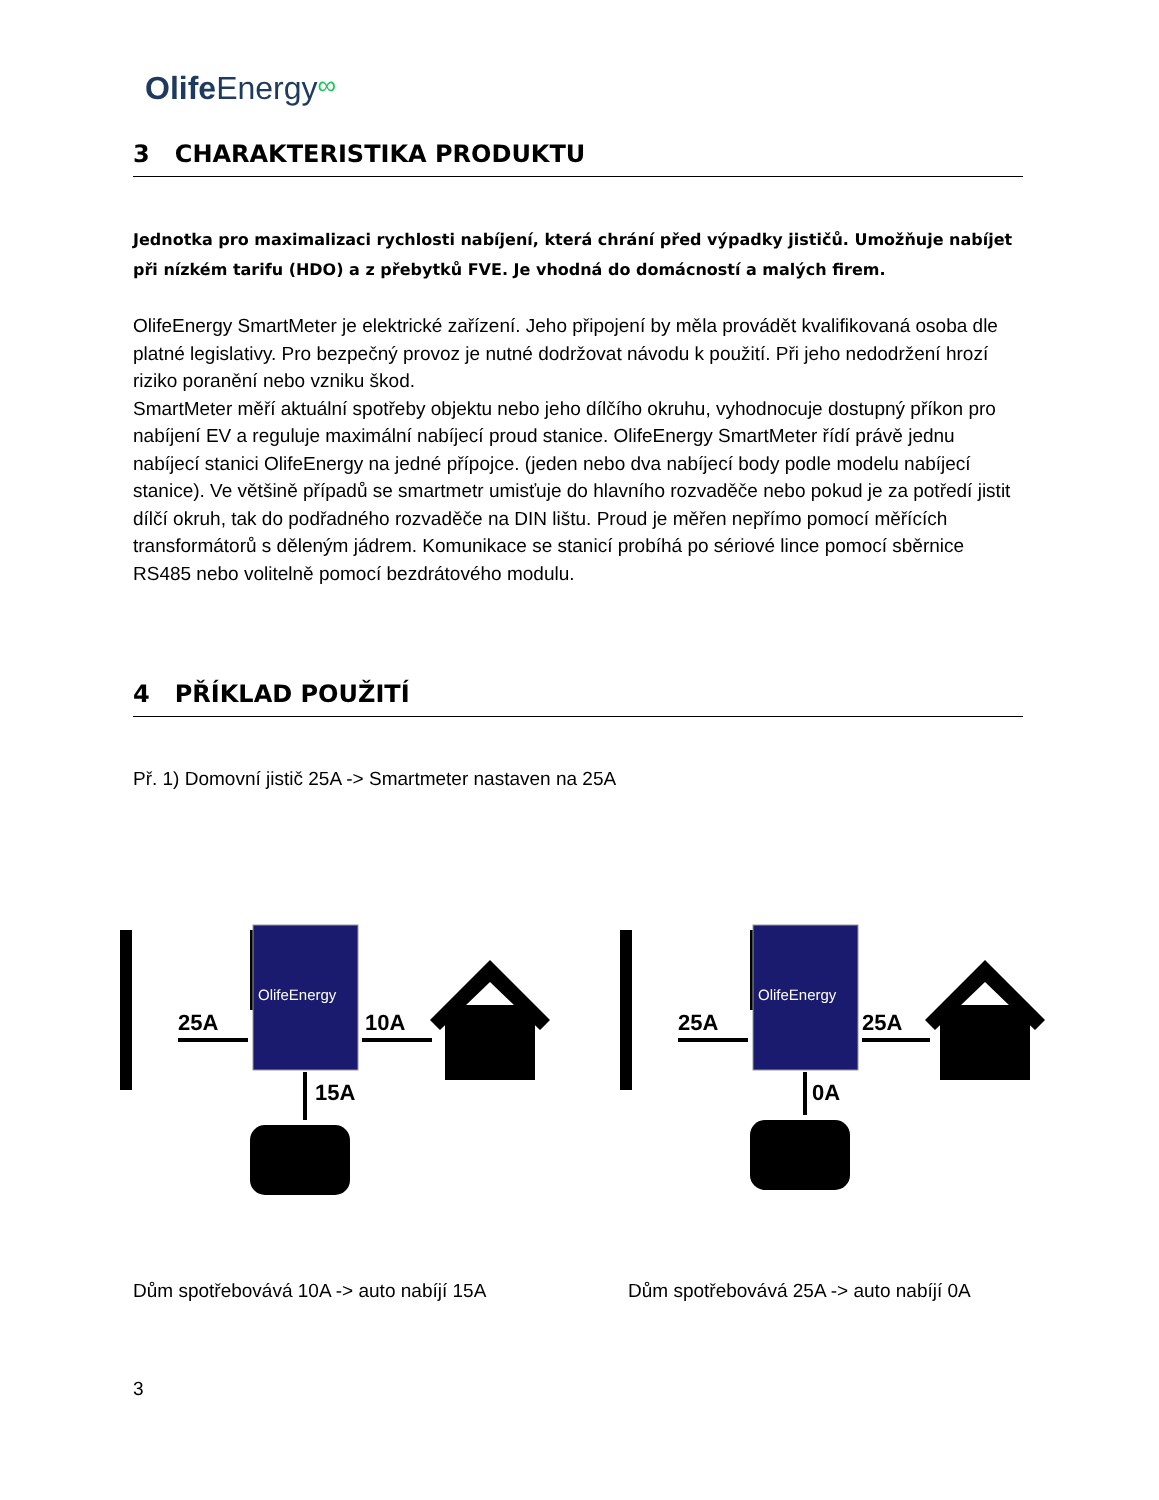Olife Energy∞
3 CHARAKTERISTIKA PRODUKTU
Jednotka pro maximalizaci rychlosti nabíjení, která chrání před výpadky jističů. Umožňuje nabíjet při nízkém tarifu (HDO) a z přebytků FVE. Je vhodná do domácností a malých firem.
OlifeEnergy SmartMeter je elektrické zařízení. Jeho připojení by měla provádět kvalifikovaná osoba dle platné legislativy. Pro bezpečný provoz je nutné dodržovat návodu k použití. Při jeho nedodržení hrozí riziko poranění nebo vzniku škod.
SmartMeter měří aktuální spotřeby objektu nebo jeho dílčího okruhu, vyhodnocuje dostupný příkon pro nabíjení EV a reguluje maximální nabíjecí proud stanice. OlifeEnergy SmartMeter řídí právě jednu nabíjecí stanici OlifeEnergy na jedné přípojce. (jeden nebo dva nabíjecí body podle modelu nabíjecí stanice). Ve většině případů se smartmetr umisťuje do hlavního rozvaděče nebo pokud je za potředí jistit dílčí okruh, tak do podřadného rozvaděče na DIN lištu. Proud je měřen nepřímo pomocí měřících transformátorů s děleným jádrem. Komunikace se stanicí probíhá po sériové lince pomocí sběrnice RS485 nebo volitelně pomocí bezdrátového modulu.
4 PŘÍKLAD POUŽITÍ
Př. 1) Domovní jistič 25A -> Smartmeter nastaven na 25A
OlifeEnergy
OlifeEnergy
25A 10A
15A
25A 25A
0A
Dům spotřebovává 10A -> auto nabíjí 15A Dům spotřebovává 25A -> auto nabíjí 0A
3